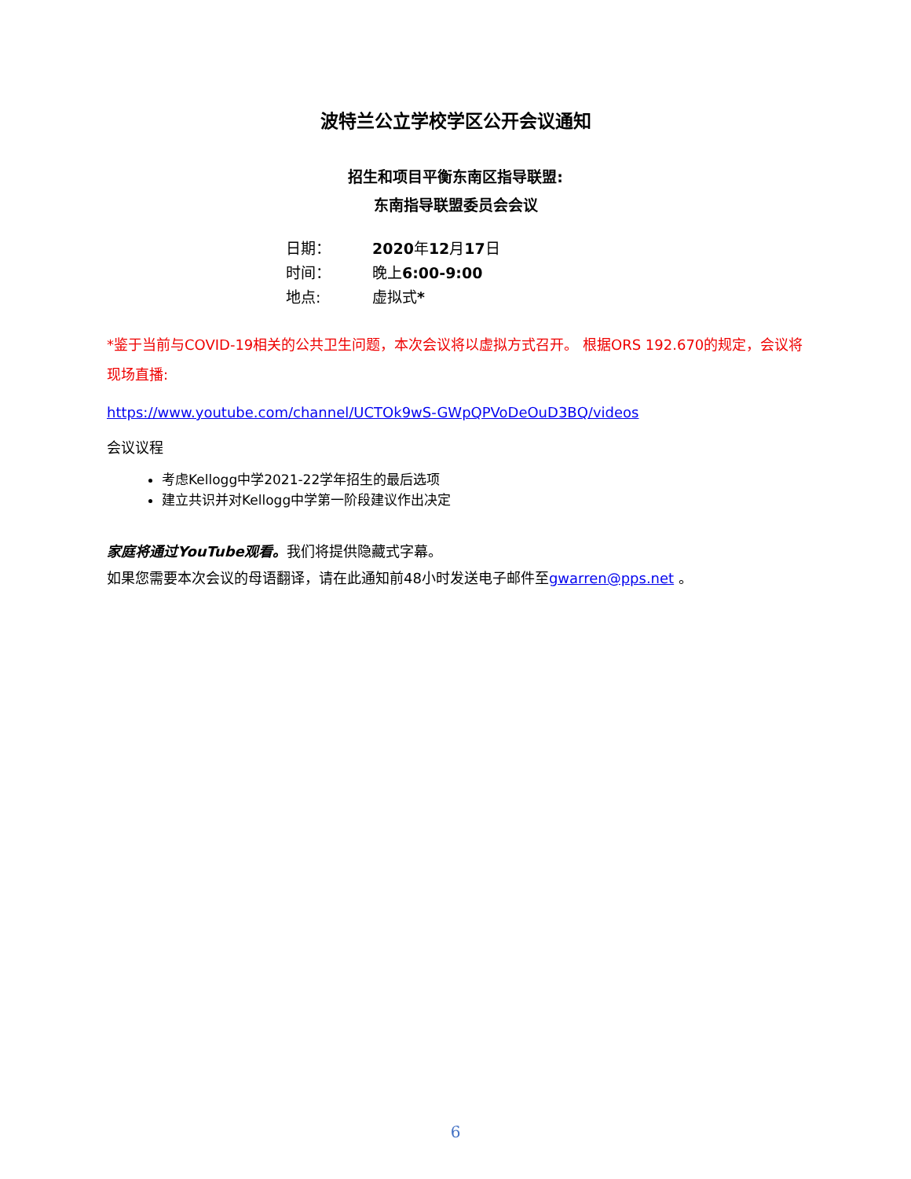波特兰公立学校学区公开会议通知
招生和项目平衡东南区指导联盟:
东南指导联盟委员会会议
| 日期： | 2020 年 12 月 17 日 |
| 时间： | 晚上 6:00-9:00 |
| 地点: | 虚拟式 * |
*鉴于当前与COVID-19相关的公共卫生问题，本次会议将以虚拟方式召开。 根据ORS 192.670的规定，会议将现场直播:
https://www.youtube.com/channel/UCTOk9wS-GWpQPVoDeOuD3BQ/videos
会议议程
考虑Kellogg中学2021-22学年招生的最后选项
建立共识并对Kellogg中学第一阶段建议作出决定
家庭将通过YouTube观看。我们将提供隐藏式字幕。
如果您需要本次会议的母语翻译，请在此通知前48小时发送电子邮件至gwarren@pps.net 。
6